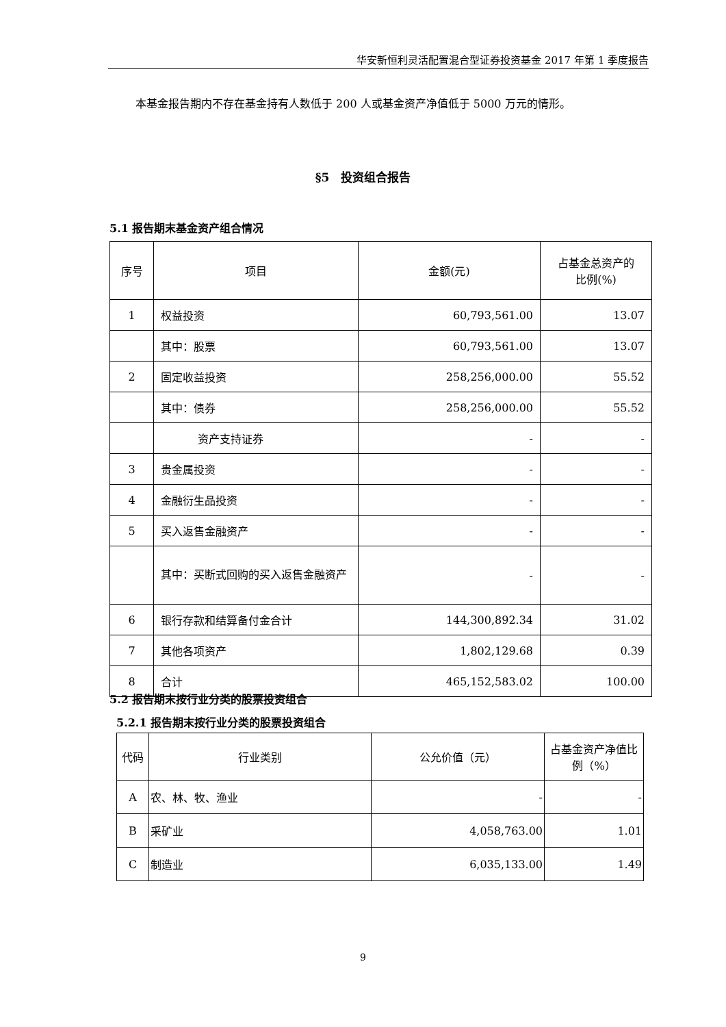华安新恒利灵活配置混合型证券投资基金 2017 年第 1 季度报告
本基金报告期内不存在基金持有人数低于 200 人或基金资产净值低于 5000 万元的情形。
§5　投资组合报告
5.1 报告期末基金资产组合情况
| 序号 | 项目 | 金额(元) | 占基金总资产的 比例(%) |
| --- | --- | --- | --- |
| 1 | 权益投资 | 60,793,561.00 | 13.07 |
| | 其中：股票 | 60,793,561.00 | 13.07 |
| 2 | 固定收益投资 | 258,256,000.00 | 55.52 |
| | 其中：债券 | 258,256,000.00 | 55.52 |
| | 资产支持证券 | - | - |
| 3 | 贵金属投资 | - | - |
| 4 | 金融衍生品投资 | - | - |
| 5 | 买入返售金融资产 | - | - |
| | 其中：买断式回购的买入返售金融资产 | - | - |
| 6 | 银行存款和结算备付金合计 | 144,300,892.34 | 31.02 |
| 7 | 其他各项资产 | 1,802,129.68 | 0.39 |
| 8 | 合计 | 465,152,583.02 | 100.00 |
5.2 报告期末按行业分类的股票投资组合
5.2.1 报告期末按行业分类的股票投资组合
| 代码 | 行业类别 | 公允价值（元） | 占基金资产净值比例（%） |
| --- | --- | --- | --- |
| A | 农、林、牧、渔业 | - | - |
| B | 采矿业 | 4,058,763.00 | 1.01 |
| C | 制造业 | 6,035,133.00 | 1.49 |
9